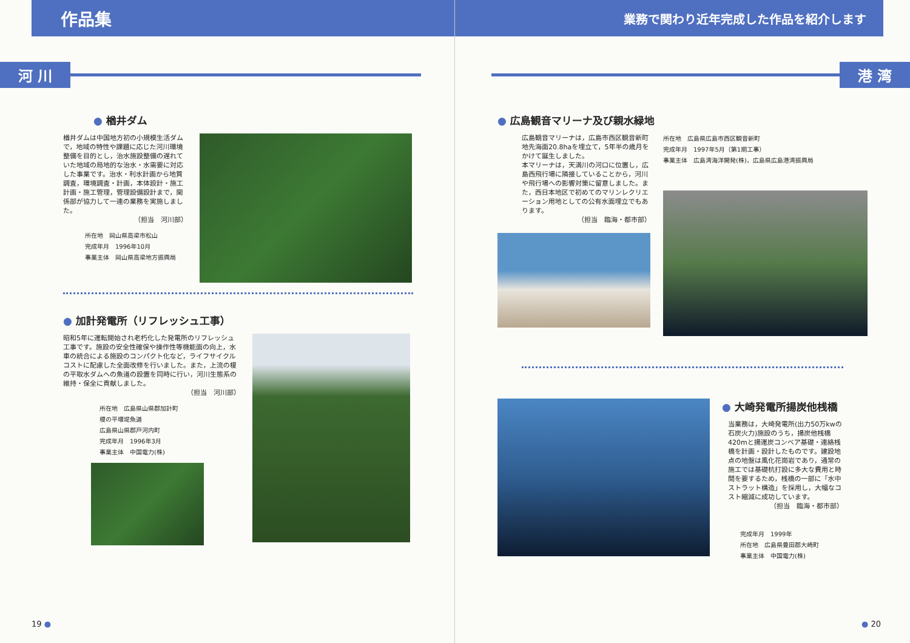作品集
河 川
● 楢井ダム
楢井ダムは中国地方初の小規模生活ダムで，地域の特性や課題に応じた河川環境整備を目的とし，治水施設整備の遅れていた地域の局地的な治水・水需要に対応した事業です。治水・利水計画から地質調査，環境調査・計画，本体設計・施工計画・施工管理，管理設備設計まで，関係部が協力して一連の業務を実施しました。
（担当　河川部）
所在地　岡山県高梁市松山
完成年月　1996年10月
事業主体　岡山県高梁地方振興局
● 加計発電所（リフレッシュ工事）
昭和5年に運転開始され老朽化した発電所のリフレッシュ工事です。施設の安全性確保や操作性等機能面の向上，水車の統合による施設のコンパクト化など，ライフサイクルコストに配慮した全面改修を行いました。また，上流の榎の平取水ダムへの魚道の設置を同時に行い，河川生態系の維持・保全に貢献しました。
（担当　河川部）
所在地　広島県山県郡加計町
榎の平堰堤魚道
広島県山県郡戸河内町
完成年月　1996年3月
事業主体　中国電力(株)
19 ●
業務で関わり近年完成した作品を紹介します
港 湾
● 広島観音マリーナ及び親水緑地
広島観音マリーナは，広島市西区観音新町地先海面20.8haを埋立て，5年半の歳月をかけて誕生しました。
本マリーナは，天満川の河口に位置し，広島西飛行場に隣接していることから，河川や飛行場への影響対策に留意しました。また，西日本地区で初めてのマリンレクリエーション用地としての公有水面埋立でもあります。
（担当　臨海・都市部）
所在地　広島県広島市西区観音新町
完成年月　1997年5月（第1期工事）
事業主体　広島湾海洋開発(株)，広島県広島港湾振興局
● 大崎発電所揚炭他桟橋
当業務は，大崎発電所(出力50万kwの石炭火力)施設のうち，揚炭他桟橋420mと揚運炭コンベア基礎・連絡桟橋を計画・設計したものです。建設地点の地盤は風化花崗岩であり，通常の施工では基礎杭打設に多大な費用と時間を要するため，桟橋の一部に「水中ストラット構造」を採用し，大幅なコスト縮減に成功しています。
（担当　臨海・都市部）
完成年月　1999年
所在地　広島県豊田郡大崎町
事業主体　中国電力(株)
● 20